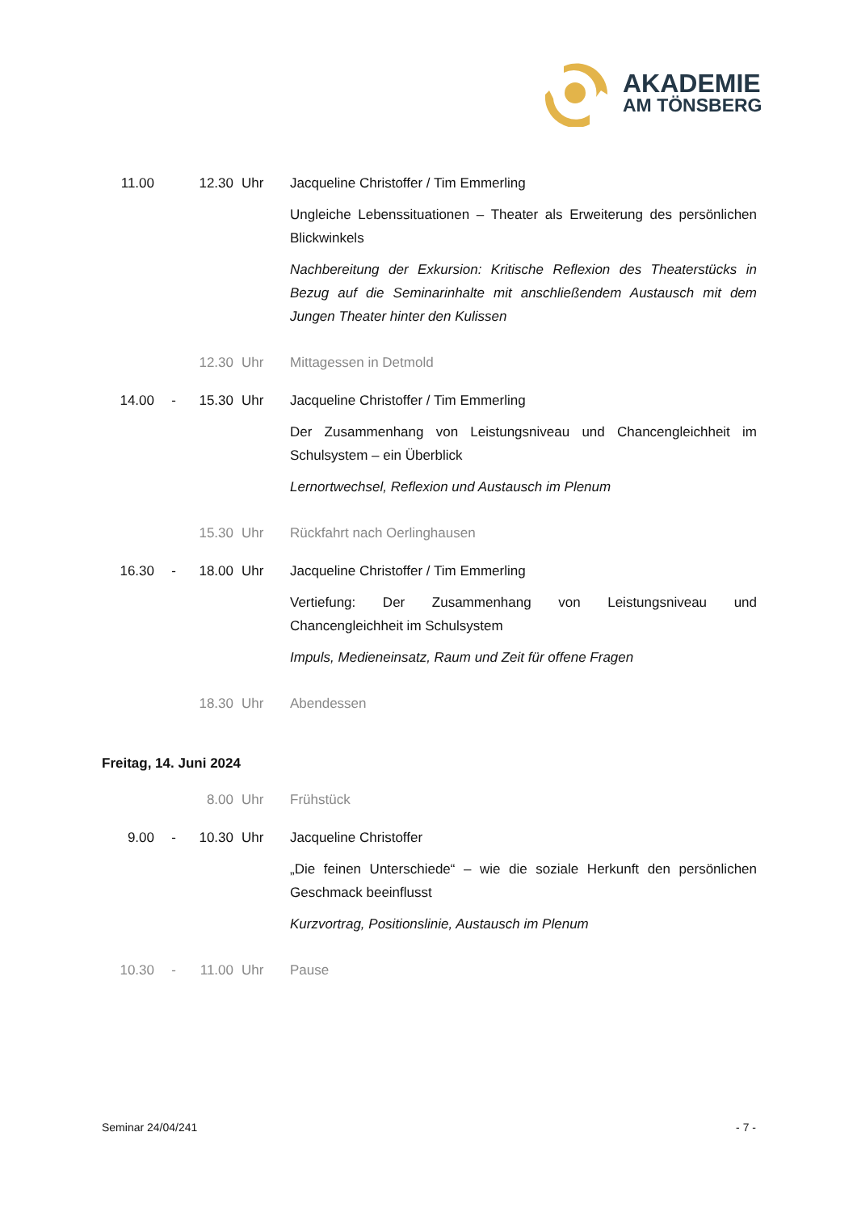AKADEMIE
AM TÖNSBERG
11.00 12.30 Uhr Jacqueline Christoffer / Tim Emmerling
Ungleiche Lebenssituationen – Theater als Erweiterung des persönlichen Blickwinkels
Nachbereitung der Exkursion: Kritische Reflexion des Theaterstücks in Bezug auf die Seminarinhalte mit anschließendem Austausch mit dem Jungen Theater hinter den Kulissen
12.30 Uhr Mittagessen in Detmold
14.00 - 15.30 Uhr Jacqueline Christoffer / Tim Emmerling
Der Zusammenhang von Leistungsniveau und Chancengleichheit im Schulsystem – ein Überblick
Lernortwechsel, Reflexion und Austausch im Plenum
15.30 Uhr Rückfahrt nach Oerlinghausen
16.30 - 18.00 Uhr Jacqueline Christoffer / Tim Emmerling
Vertiefung: Der Zusammenhang von Leistungsniveau und Chancengleichheit im Schulsystem
Impuls, Medieneinsatz, Raum und Zeit für offene Fragen
18.30 Uhr Abendessen
Freitag, 14. Juni 2024
8.00 Uhr Frühstück
9.00 - 10.30 Uhr Jacqueline Christoffer
„Die feinen Unterschiede“ – wie die soziale Herkunft den persönlichen Geschmack beeinflusst
Kurzvortrag, Positionslinie, Austausch im Plenum
10.30 - 11.00 Uhr Pause
Seminar 24/04/241 - 7 -